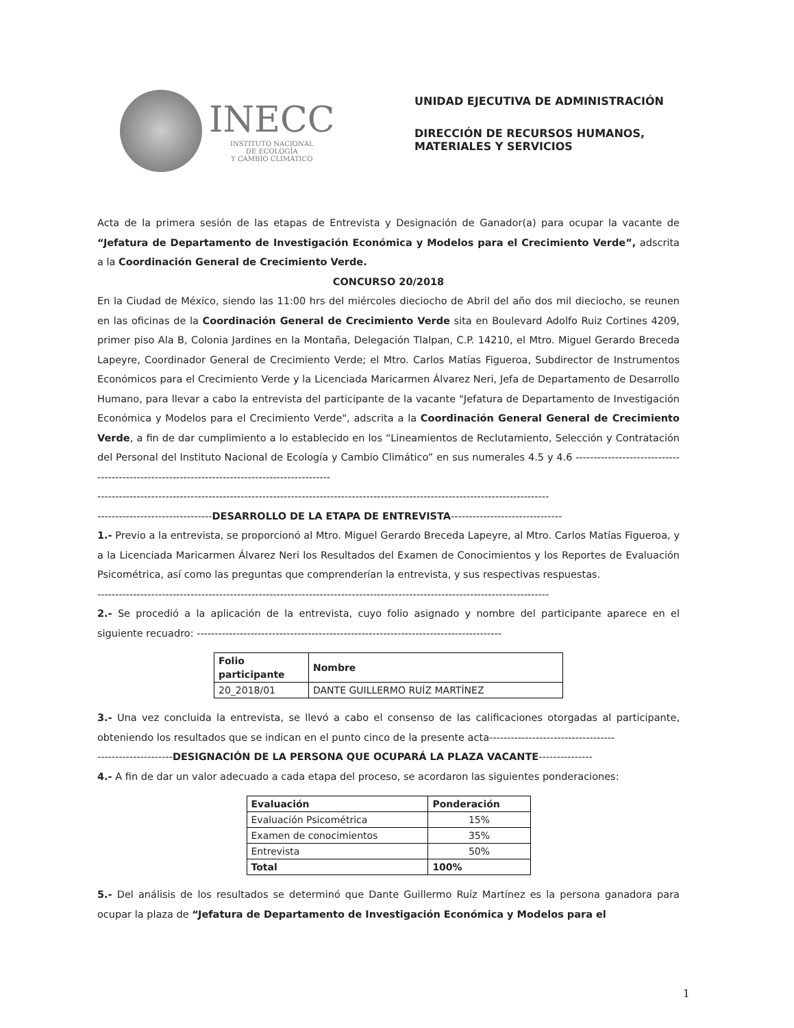INECC
INSTITUTO NACIONAL
DE ECOLOGÍA
Y CAMBIO CLIMÁTICO
UNIDAD EJECUTIVA DE ADMINISTRACIÓN
DIRECCIÓN DE RECURSOS HUMANOS,
MATERIALES Y SERVICIOS
Acta de la primera sesión de las etapas de Entrevista y Designación de Ganador(a) para ocupar la vacante de “Jefatura de Departamento de Investigación Económica y Modelos para el Crecimiento Verde”, adscrita a la Coordinación General de Crecimiento Verde.
CONCURSO 20/2018
En la Ciudad de México, siendo las 11:00 hrs del miércoles dieciocho de Abril del año dos mil dieciocho, se reunen en las oficinas de la Coordinación General de Crecimiento Verde sita en Boulevard Adolfo Ruiz Cortines 4209, primer piso Ala B, Colonia Jardines en la Montaña, Delegación Tlalpan, C.P. 14210, el Mtro. Miguel Gerardo Breceda Lapeyre, Coordinador General de Crecimiento Verde; el Mtro. Carlos Matías Figueroa, Subdirector de Instrumentos Económicos para el Crecimiento Verde y la Licenciada Maricarmen Álvarez Neri, Jefa de Departamento de Desarrollo Humano, para llevar a cabo la entrevista del participante de la vacante "Jefatura de Departamento de Investigación Económica y Modelos para el Crecimiento Verde", adscrita a la Coordinación General General de Crecimiento Verde, a fin de dar cumplimiento a lo establecido en los “Lineamientos de Reclutamiento, Selección y Contratación del Personal del Instituto Nacional de Ecología y Cambio Climático” en sus numerales 4.5 y 4.6 ----------------------------------------------------------------------------------------------
------------------------------------------------------------------------------------------------------------------------------
--------------------------------DESARROLLO DE LA ETAPA DE ENTREVISTA-------------------------------
1.- Previo a la entrevista, se proporcionó al Mtro. Miguel Gerardo Breceda Lapeyre, al Mtro. Carlos Matías Figueroa, y a la Licenciada Maricarmen Álvarez Neri los Resultados del Examen de Conocimientos y los Reportes de Evaluación Psicométrica, así como las preguntas que comprenderían la entrevista, y sus respectivas respuestas.
------------------------------------------------------------------------------------------------------------------------------
2.- Se procedió a la aplicación de la entrevista, cuyo folio asignado y nombre del participante aparece en el siguiente recuadro: -------------------------------------------------------------------------------------
| Folio participante | Nombre |
| --- | --- |
| 20_2018/01 | DANTE GUILLERMO RUÍZ MARTÍNEZ |
3.- Una vez concluida la entrevista, se llevó a cabo el consenso de las calificaciones otorgadas al participante, obteniendo los resultados que se indican en el punto cinco de la presente acta-----------------------------------
---------------------DESIGNACIÓN DE LA PERSONA QUE OCUPARÁ LA PLAZA VACANTE---------------
4.- A fin de dar un valor adecuado a cada etapa del proceso, se acordaron las siguientes ponderaciones:
| Evaluación | Ponderación |
| --- | --- |
| Evaluación Psicométrica | 15% |
| Examen de conocimientos | 35% |
| Entrevista | 50% |
| Total | 100% |
5.- Del análisis de los resultados se determinó que Dante Guillermo Ruíz Martínez es la persona ganadora para ocupar la plaza de “Jefatura de Departamento de Investigación Económica y Modelos para el
1